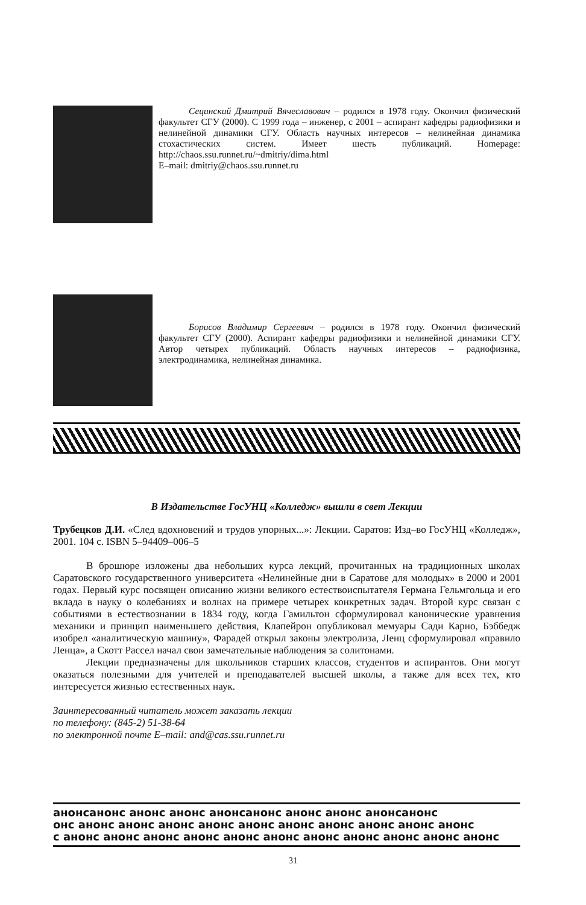Сецинский Дмитрий Вячеславович – родился в 1978 году. Окончил физический факультет СГУ (2000). С 1999 года – инженер, с 2001 – аспирант кафедры радиофизики и нелинейной динамики СГУ. Область научных интересов – нелинейная динамика стохастических систем. Имеет шесть публикаций. Homepage: http://chaos.ssu.runnet.ru/~dmitriy/dima.html
E–mail: dmitriy@chaos.ssu.runnet.ru
Борисов Владимир Сергеевич – родился в 1978 году. Окончил физический факультет СГУ (2000). Аспирант кафедры радиофизики и нелинейной динамики СГУ. Автор четырех публикаций. Область научных интересов – радиофизика, электродинамика, нелинейная динамика.
В Издательстве ГосУНЦ «Колледж» вышли в свет Лекции
Трубецков Д.И. «След вдохновений и трудов упорных...»: Лекции. Саратов: Изд–во ГосУНЦ «Колледж», 2001. 104 с. ISBN 5–94409–006–5
В брошюре изложены два небольших курса лекций, прочитанных на традиционных школах Саратовского государственного университета «Нелинейные дни в Саратове для молодых» в 2000 и 2001 годах. Первый курс посвящен описанию жизни великого естествоиспытателя Германа Гельмгольца и его вклада в науку о колебаниях и волнах на примере четырех конкретных задач. Второй курс связан с событиями в естествознании в 1834 году, когда Гамильтон сформулировал канонические уравнения механики и принцип наименьшего действия, Клапейрон опубликовал мемуары Сади Карно, Бэббедж изобрел «аналитическую машину», Фарадей открыл законы электролиза, Ленц сформулировал «правило Ленца», а Скотт Рассел начал свои замечательные наблюдения за солитонами.
Лекции предназначены для школьников старших классов, студентов и аспирантов. Они могут оказаться полезными для учителей и преподавателей высшей школы, а также для всех тех, кто интересуется жизнью естественных наук.
Заинтересованный читатель может заказать лекции
по телефону: (845-2) 51-38-64
по электронной почте E–mail: and@cas.ssu.runnet.ru
анонсанонс анонс анонс анонсанонс анонс анонс анонсанонс
онс анонс анонс анонс анонс анонс анонс анонс анонс анонс анонс
с анонс анонс анонс анонс анонс анонс анонс анонс анонс анонс анонс
31